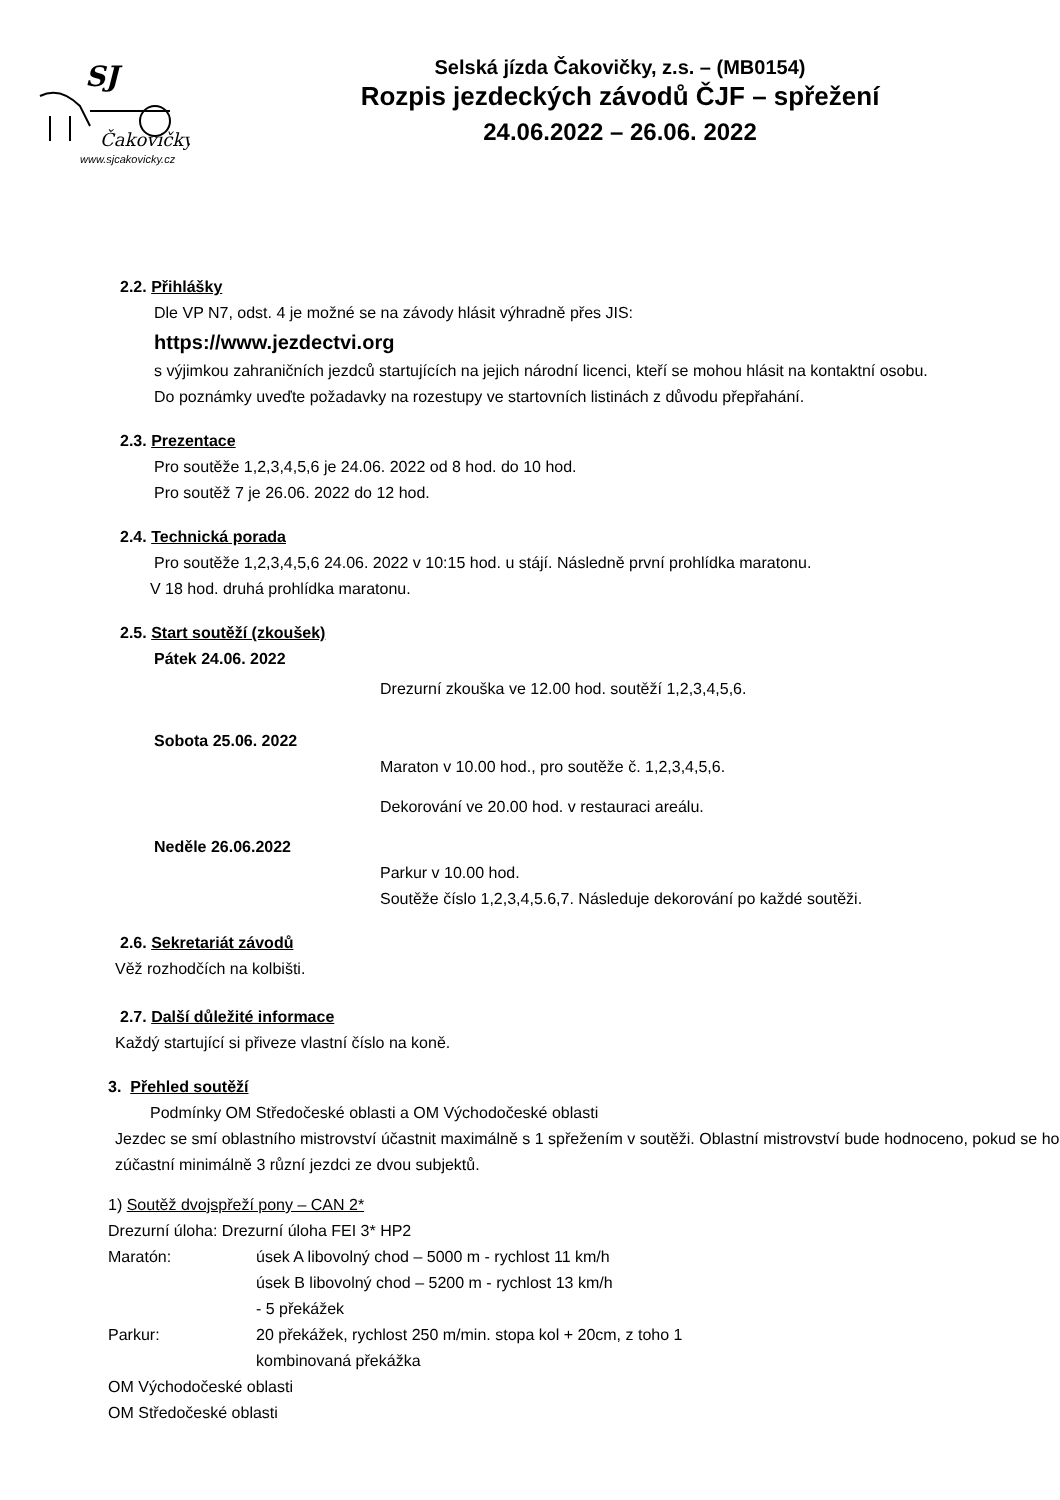SJ
Čakovičky
www.sjcakovicky.cz
Selská jízda Čakovičky, z.s. – (MB0154)
Rozpis jezdeckých závodů ČJF – spřežení
24.06.2022 – 26.06. 2022
2.2. Přihlášky
Dle VP N7, odst. 4 je možné se na závody hlásit výhradně přes JIS:
https://www.jezdectvi.org
s výjimkou zahraničních jezdců startujících na jejich národní licenci, kteří se mohou hlásit na kontaktní osobu.
Do poznámky uveďte požadavky na rozestupy ve startovních listinách z důvodu přepřahání.
2.3. Prezentace
Pro soutěže 1,2,3,4,5,6 je 24.06. 2022 od 8 hod. do 10 hod.
Pro soutěž 7 je 26.06. 2022 do 12 hod.
2.4. Technická porada
Pro soutěže 1,2,3,4,5,6 24.06. 2022 v 10:15 hod. u stájí. Následně první prohlídka maratonu.
V 18 hod. druhá prohlídka maratonu.
2.5. Start soutěží (zkoušek)
Pátek 24.06. 2022
Drezurní zkouška ve 12.00 hod. soutěží 1,2,3,4,5,6.
Sobota 25.06. 2022
Maraton v 10.00 hod., pro soutěže č. 1,2,3,4,5,6.
Dekorování ve 20.00 hod. v restauraci areálu.
Neděle 26.06.2022
Parkur v 10.00 hod.
Soutěže číslo 1,2,3,4,5.6,7. Následuje dekorování po každé soutěži.
2.6. Sekretariát závodů
Věž rozhodčích na kolbišti.
2.7. Další důležité informace
Každý startující si přiveze vlastní číslo na koně.
3. Přehled soutěží
Podmínky OM Středočeské oblasti a OM Východočeské oblasti
Jezdec se smí oblastního mistrovství účastnit maximálně s 1 spřežením v soutěži. Oblastní mistrovství bude hodnoceno, pokud se ho zúčastní minimálně 3 různí jezdci ze dvou subjektů.
1) Soutěž dvojspřeží pony – CAN 2*
Drezurní úloha: Drezurní úloha FEI 3* HP2
Maratón: úsek A libovolný chod – 5000 m - rychlost 11 km/h
úsek B libovolný chod – 5200 m - rychlost 13 km/h
- 5 překážek Parkur: 20 překážek, rychlost 250 m/min. stopa kol + 20cm, z toho 1
kombinovaná překážka
OM Východočeské oblasti
OM Středočeské oblasti